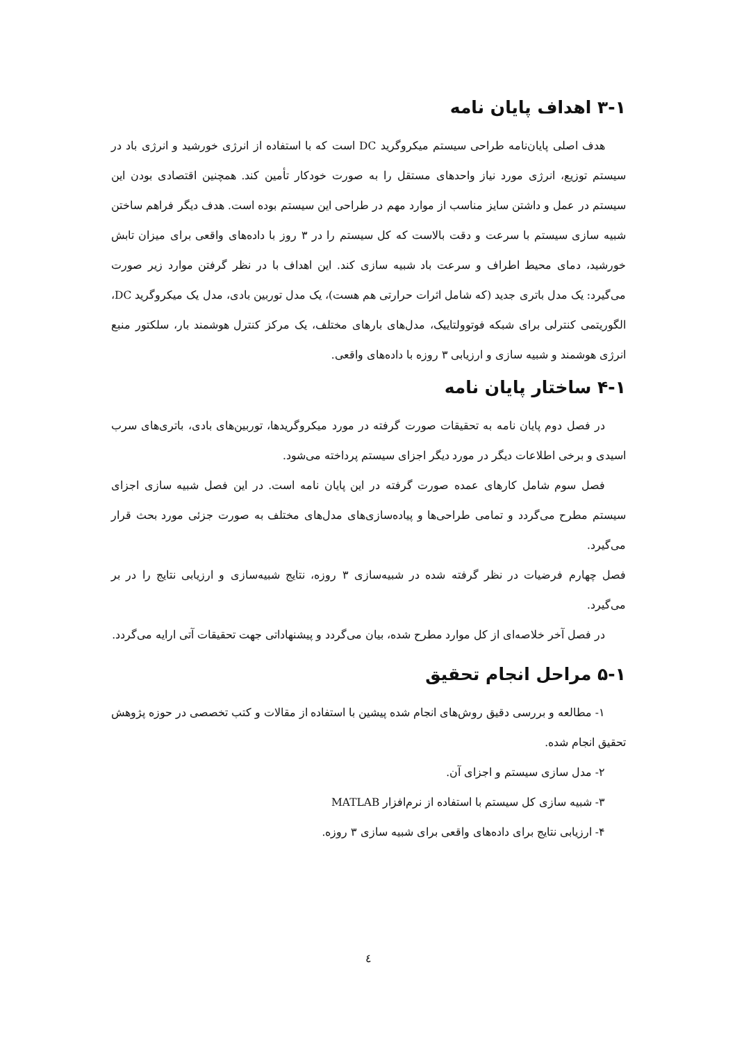۳-۱ اهداف پایان نامه
هدف اصلی پایان‌نامه طراحی سیستم میکروگرید DC است که با استفاده از انرژی خورشید و انرژی باد در سیستم توزیع، انرژی مورد نیاز واحدهای مستقل را به صورت خودکار تأمین کند. همچنین اقتصادی بودن این سیستم در عمل و داشتن سایز مناسب از موارد مهم در طراحی این سیستم بوده است. هدف دیگر فراهم ساختن شبیه سازی سیستم با سرعت و دقت بالاست که کل سیستم را در ۳ روز با داده‌های واقعی برای میزان تابش خورشید، دمای محیط اطراف و سرعت باد شبیه سازی کند. این اهداف با در نظر گرفتن موارد زیر صورت می‌گیرد: یک مدل باتری جدید (که شامل اثرات حرارتی هم هست)، یک مدل توربین بادی، مدل یک میکروگرید DC، الگوریتمی کنترلی برای شبکه فوتوولتاییک، مدل‌های بارهای مختلف، یک مرکز کنترل هوشمند بار، سلکتور منبع انرژی هوشمند و شبیه سازی و ارزیابی ۳ روزه با داده‌های واقعی.
۴-۱ ساختار پایان نامه
در فصل دوم پایان نامه به تحقیقات صورت گرفته در مورد میکروگریدها، توربین‌های بادی، باتری‌های سرب اسیدی و برخی اطلاعات دیگر در مورد دیگر اجزای سیستم پرداخته می‌شود.
فصل سوم شامل کارهای عمده صورت گرفته در این پایان نامه است. در این فصل شبیه سازی اجزای سیستم مطرح می‌گردد و تمامی طراحی‌ها و پیاده‌سازی‌های مدل‌های مختلف به صورت جزئی مورد بحث قرار می‌گیرد.
فصل چهارم فرضیات در نظر گرفته شده در شبیه‌سازی ۳ روزه، نتایج شبیه‌سازی و ارزیابی نتایج را در بر می‌گیرد.
در فصل آخر خلاصه‌ای از کل موارد مطرح شده، بیان می‌گردد و پیشنهاداتی جهت تحقیقات آتی ارایه می‌گردد.
۵-۱ مراحل انجام تحقیق
۱- مطالعه و بررسی دقیق روش‌های انجام شده پیشین با استفاده از مقالات و کتب تخصصی در حوزه پژوهش تحقیق انجام شده.
۲- مدل سازی سیستم و اجزای آن.
۳- شبیه سازی کل سیستم با استفاده از نرم‌افزار MATLAB
۴- ارزیابی نتایج برای داده‌های واقعی برای شبیه سازی ۳ روزه.
٤